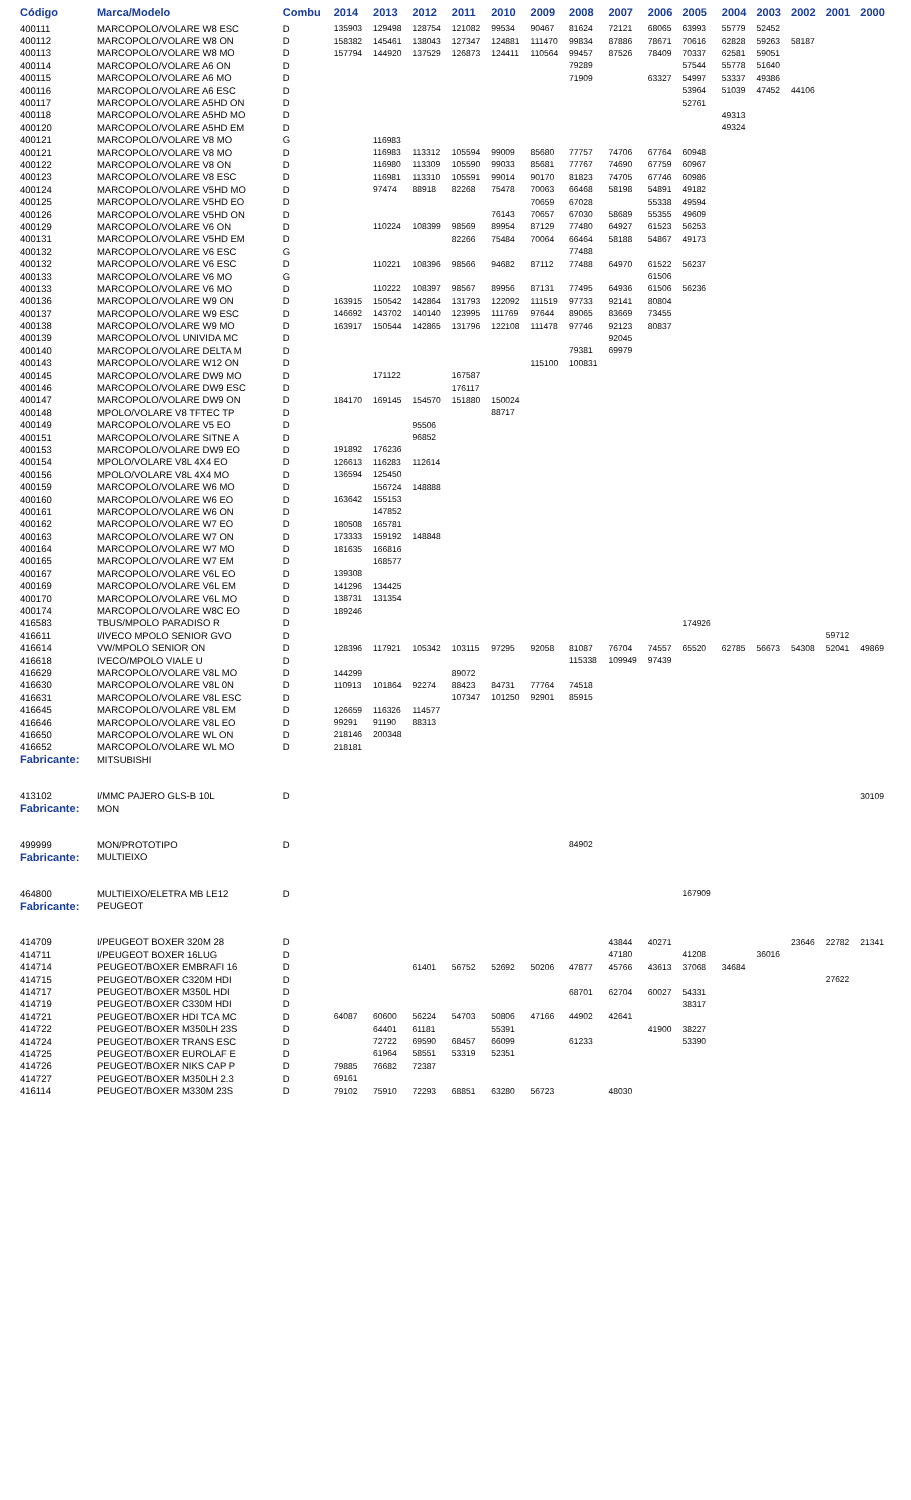| Código | Marca/Modelo | Combu | 2014 | 2013 | 2012 | 2011 | 2010 | 2009 | 2008 | 2007 | 2006 | 2005 | 2004 | 2003 | 2002 | 2001 | 2000 |
| --- | --- | --- | --- | --- | --- | --- | --- | --- | --- | --- | --- | --- | --- | --- | --- | --- | --- |
| 400111 | MARCOPOLO/VOLARE W8 ESC | D | 135903 | 129498 | 128754 | 121082 | 99534 | 90467 | 81624 | 72121 | 68065 | 63993 | 55779 | 52452 | | | |
| 400112 | MARCOPOLO/VOLARE W8 ON | D | 158382 | 145461 | 138043 | 127347 | 124881 | 111470 | 99834 | 87886 | 78671 | 70616 | 62828 | 59263 | 58187 | | |
| 400113 | MARCOPOLO/VOLARE W8 MO | D | 157794 | 144920 | 137529 | 126873 | 124411 | 110564 | 99457 | 87526 | 78409 | 70337 | 62581 | 59051 | | | |
| 400114 | MARCOPOLO/VOLARE A6 ON | D | | | | | | | 79289 | | | 57544 | 55778 | 51640 | | | |
| 400115 | MARCOPOLO/VOLARE A6 MO | D | | | | | | | 71909 | | 63327 | 54997 | 53337 | 49386 | | | |
| 400116 | MARCOPOLO/VOLARE A6 ESC | D | | | | | | | | | | 53964 | 51039 | 47452 | 44106 | | |
| 400117 | MARCOPOLO/VOLARE A5HD ON | D | | | | | | | | | | 52761 | | | | | |
| 400118 | MARCOPOLO/VOLARE A5HD MO | D | | | | | | | | | | | 49313 | | | | |
| 400120 | MARCOPOLO/VOLARE A5HD EM | D | | | | | | | | | | | 49324 | | | | |
| 400121 | MARCOPOLO/VOLARE V8 MO | G | | 116983 | | | | | | | | | | | | | |
| 400121 | MARCOPOLO/VOLARE V8 MO | D | | 116983 | 113312 | 105594 | 99009 | 85680 | 77757 | 74706 | 67764 | 60948 | | | | | |
| 400122 | MARCOPOLO/VOLARE V8 ON | D | | 116980 | 113309 | 105590 | 99033 | 85681 | 77767 | 74690 | 67759 | 60967 | | | | | |
| 400123 | MARCOPOLO/VOLARE V8 ESC | D | | 116981 | 113310 | 105591 | 99014 | 90170 | 81823 | 74705 | 67746 | 60986 | | | | | |
| 400124 | MARCOPOLO/VOLARE V5HD MO | D | | 97474 | 88918 | 82268 | 75478 | 70063 | 66468 | 58198 | 54891 | 49182 | | | | | |
| 400125 | MARCOPOLO/VOLARE V5HD EO | D | | | | | | 70659 | 67028 | | 55338 | 49594 | | | | | |
| 400126 | MARCOPOLO/VOLARE V5HD ON | D | | | | | 76143 | 70657 | 67030 | 58689 | 55355 | 49609 | | | | | |
| 400129 | MARCOPOLO/VOLARE V6 ON | D | | 110224 | 108399 | 98569 | 89954 | 87129 | 77480 | 64927 | 61523 | 56253 | | | | | |
| 400131 | MARCOPOLO/VOLARE V5HD EM | D | | | | 82266 | 75484 | 70064 | 66464 | 58188 | 54867 | 49173 | | | | | |
| 400132 | MARCOPOLO/VOLARE V6 ESC | G | | | | | | | 77488 | | | | | | | | |
| 400132 | MARCOPOLO/VOLARE V6 ESC | D | | 110221 | 108396 | 98566 | 94682 | 87112 | 77488 | 64970 | 61522 | 56237 | | | | | |
| 400133 | MARCOPOLO/VOLARE V6 MO | G | | | | | | | | | 61506 | | | | | | |
| 400133 | MARCOPOLO/VOLARE V6 MO | D | | 110222 | 108397 | 98567 | 89956 | 87131 | 77495 | 64936 | 61506 | 56236 | | | | | |
| 400136 | MARCOPOLO/VOLARE W9 ON | D | 163915 | 150542 | 142864 | 131793 | 122092 | 111519 | 97733 | 92141 | 80804 | | | | | | |
| 400137 | MARCOPOLO/VOLARE W9 ESC | D | 146692 | 143702 | 140140 | 123995 | 111769 | 97644 | 89065 | 83669 | 73455 | | | | | | |
| 400138 | MARCOPOLO/VOLARE W9 MO | D | 163917 | 150544 | 142865 | 131796 | 122108 | 111478 | 97746 | 92123 | 80837 | | | | | | |
| 400139 | MARCOPOLO/VOL UNIVIDA MC | D | | | | | | | | 92045 | | | | | | | |
| 400140 | MARCOPOLO/VOLARE DELTA M | D | | | | | | | 79381 | 69979 | | | | | | | |
| 400143 | MARCOPOLO/VOLARE W12 ON | D | | | | | | 115100 | 100831 | | | | | | | | |
| 400145 | MARCOPOLO/VOLARE DW9 MO | D | | 171122 | | 167587 | | | | | | | | | | | |
| 400146 | MARCOPOLO/VOLARE DW9 ESC | D | | | | 176117 | | | | | | | | | | | |
| 400147 | MARCOPOLO/VOLARE DW9 ON | D | 184170 | 169145 | 154570 | 151880 | 150024 | | | | | | | | | | |
| 400148 | MPOLO/VOLARE V8 TFTEC TP | D | | | | | 88717 | | | | | | | | | | |
| 400149 | MARCOPOLO/VOLARE V5 EO | D | | | 95506 | | | | | | | | | | | | |
| 400151 | MARCOPOLO/VOLARE SITNE A | D | | | 96852 | | | | | | | | | | | | |
| 400153 | MARCOPOLO/VOLARE DW9 EO | D | 191892 | 176236 | | | | | | | | | | | | | |
| 400154 | MPOLO/VOLARE V8L 4X4 EO | D | 126613 | 116283 | 112614 | | | | | | | | | | | | |
| 400156 | MPOLO/VOLARE V8L 4X4 MO | D | 136594 | 125450 | | | | | | | | | | | | | |
| 400159 | MARCOPOLO/VOLARE W6 MO | D | | 156724 | 148888 | | | | | | | | | | | | |
| 400160 | MARCOPOLO/VOLARE W6 EO | D | 163642 | 155153 | | | | | | | | | | | | | |
| 400161 | MARCOPOLO/VOLARE W6 ON | D | | 147852 | | | | | | | | | | | | | |
| 400162 | MARCOPOLO/VOLARE W7 EO | D | 180508 | 165781 | | | | | | | | | | | | | |
| 400163 | MARCOPOLO/VOLARE W7 ON | D | 173333 | 159192 | 148848 | | | | | | | | | | | | |
| 400164 | MARCOPOLO/VOLARE W7 MO | D | 181635 | 166816 | | | | | | | | | | | | | |
| 400165 | MARCOPOLO/VOLARE W7 EM | D | | 168577 | | | | | | | | | | | | | |
| 400167 | MARCOPOLO/VOLARE V6L EO | D | 139308 | | | | | | | | | | | | | | |
| 400169 | MARCOPOLO/VOLARE V6L EM | D | 141296 | 134425 | | | | | | | | | | | | | |
| 400170 | MARCOPOLO/VOLARE V6L MO | D | 138731 | 131354 | | | | | | | | | | | | | |
| 400174 | MARCOPOLO/VOLARE W8C EO | D | 189246 | | | | | | | | | | | | | | |
| 416583 | TBUS/MPOLO PARADISO R | D | | | | | | | | | | 174926 | | | | | |
| 416611 | I/IVECO MPOLO SENIOR GVO | D | | | | | | | | | | | | | | 59712 | |
| 416614 | VW/MPOLO SENIOR ON | D | 128396 | 117921 | 105342 | 103115 | 97295 | 92058 | 81087 | 76704 | 74557 | 65520 | 62785 | 56673 | 54308 | 52041 | 49869 |
| 416618 | IVECO/MPOLO VIALE U | D | | | | | | | 115338 | 109949 | 97439 | | | | | | |
| 416629 | MARCOPOLO/VOLARE V8L MO | D | 144299 | | | 89072 | | | | | | | | | | | |
| 416630 | MARCOPOLO/VOLARE V8L 0N | D | 110913 | 101864 | 92274 | 88423 | 84731 | 77764 | 74518 | | | | | | | | |
| 416631 | MARCOPOLO/VOLARE V8L ESC | D | | | | 107347 | 101250 | 92901 | 85915 | | | | | | | | |
| 416645 | MARCOPOLO/VOLARE V8L EM | D | 126659 | 116326 | 114577 | | | | | | | | | | | | |
| 416646 | MARCOPOLO/VOLARE V8L EO | D | 99291 | 91190 | 88313 | | | | | | | | | | | | |
| 416650 | MARCOPOLO/VOLARE WL ON | D | 218146 | 200348 | | | | | | | | | | | | | |
| 416652 | MARCOPOLO/VOLARE WL MO | D | 218181 | | | | | | | | | | | | | | |
| Fabricante: | MITSUBISHI | | | | | | | | | | | | | | | | |
| 413102 | I/MMC PAJERO GLS-B 10L | D | | | | | | | | | | | | | | | 30109 |
| Fabricante: | MON | | | | | | | | | | | | | | | | |
| 499999 | MON/PROTOTIPO | D | | | | | | | 84902 | | | | | | | | |
| Fabricante: | MULTIEIXO | | | | | | | | | | | | | | | | |
| 464800 | MULTIEIXO/ELETRA MB LE12 | D | | | | | | | | | | 167909 | | | | | |
| Fabricante: | PEUGEOT | | | | | | | | | | | | | | | | |
| 414709 | I/PEUGEOT BOXER 320M 28 | D | | | | | | | | 43844 | 40271 | | | | 23646 | 22782 | 21341 |
| 414711 | I/PEUGEOT BOXER 16LUG | D | | | | | | | | 47180 | | 41208 | | 36016 | | | |
| 414714 | PEUGEOT/BOXER EMBRAFI 16 | D | | | 61401 | 56752 | 52692 | 50206 | 47877 | 45766 | 43613 | 37068 | 34684 | | | | |
| 414715 | PEUGEOT/BOXER C320M HDI | D | | | | | | | | | | | | | | 27622 | |
| 414717 | PEUGEOT/BOXER M350L HDI | D | | | | | | | 68701 | 62704 | 60027 | 54331 | | | | | |
| 414719 | PEUGEOT/BOXER C330M HDI | D | | | | | | | | | | 38317 | | | | | |
| 414721 | PEUGEOT/BOXER HDI TCA MC | D | 64087 | 60600 | 56224 | 54703 | 50806 | 47166 | 44902 | 42641 | | | | | | | |
| 414722 | PEUGEOT/BOXER M350LH 23S | D | | 64401 | 61181 | | 55391 | | | | 41900 | 38227 | | | | | |
| 414724 | PEUGEOT/BOXER TRANS ESC | D | | 72722 | 69590 | 68457 | 66099 | | 61233 | | | 53390 | | | | | |
| 414725 | PEUGEOT/BOXER EUROLAF E | D | | 61964 | 58551 | 53319 | 52351 | | | | | | | | | | |
| 414726 | PEUGEOT/BOXER NIKS CAP P | D | 79885 | 76682 | 72387 | | | | | | | | | | | | |
| 414727 | PEUGEOT/BOXER M350LH 2.3 | D | 69161 | | | | | | | | | | | | | | |
| 416114 | PEUGEOT/BOXER M330M 23S | D | 79102 | 75910 | 72293 | 68851 | 63280 | 56723 | | 48030 | | | | | | | |